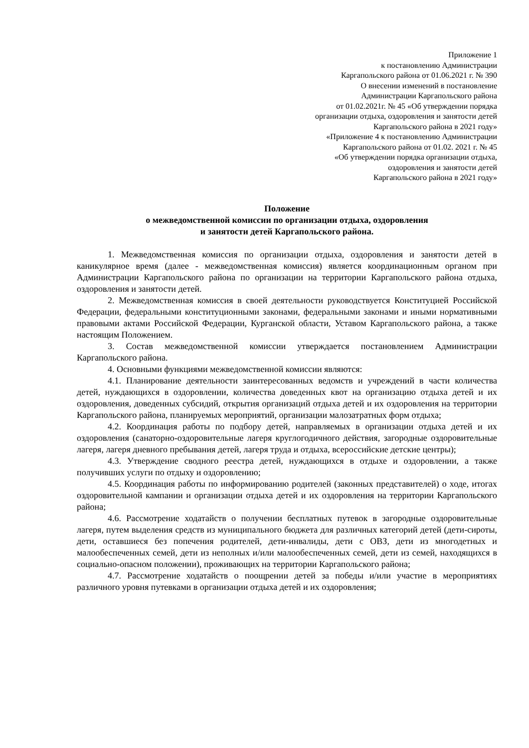Приложение 1
к постановлению Администрации
Каргапольского района от 01.06.2021 г. № 390
О внесении изменений в постановление
Администрации Каргапольского района
от 01.02.2021г. № 45 «Об утверждении порядка
организации отдыха, оздоровления и занятости детей
Каргапольского района в 2021 году»
«Приложение 4 к постановлению Администрации
Каргапольского района от 01.02. 2021 г. № 45
«Об утверждении порядка организации отдыха,
оздоровления и занятости детей
Каргапольского района в 2021 году»
Положение
о межведомственной комиссии по организации отдыха, оздоровления
и занятости детей Каргапольского района.
1. Межведомственная комиссия по организации отдыха, оздоровления и занятости детей в каникулярное время (далее - межведомственная комиссия) является координационным органом при Администрации Каргапольского района по организации на территории Каргапольского района отдыха, оздоровления и занятости детей.
2. Межведомственная комиссия в своей деятельности руководствуется Конституцией Российской Федерации, федеральными конституционными законами, федеральными законами и иными нормативными правовыми актами Российской Федерации, Курганской области, Уставом Каргапольского района, а также настоящим Положением.
3. Состав межведомственной комиссии утверждается постановлением Администрации Каргапольского района.
4. Основными функциями межведомственной комиссии являются:
4.1. Планирование деятельности заинтересованных ведомств и учреждений в части количества детей, нуждающихся в оздоровлении, количества доведенных квот на организацию отдыха детей и их оздоровления, доведенных субсидий, открытия организаций отдыха детей и их оздоровления на территории Каргапольского района, планируемых мероприятий, организации малозатратных форм отдыха;
4.2. Координация работы по подбору детей, направляемых в организации отдыха детей и их оздоровления (санаторно-оздоровительные лагеря круглогодичного действия, загородные оздоровительные лагеря, лагеря дневного пребывания детей, лагеря труда и отдыха, всероссийские детские центры);
4.3. Утверждение сводного реестра детей, нуждающихся в отдыхе и оздоровлении, а также получивших услуги по отдыху и оздоровлению;
4.5. Координация работы по информированию родителей (законных представителей) о ходе, итогах оздоровительной кампании и организации отдыха детей и их оздоровления на территории Каргапольского района;
4.6. Рассмотрение ходатайств о получении бесплатных путевок в загородные оздоровительные лагеря, путем выделения средств из муниципального бюджета для различных категорий детей (дети-сироты, дети, оставшиеся без попечения родителей, дети-инвалиды, дети с ОВЗ, дети из многодетных и малообеспеченных семей, дети из неполных и/или малообеспеченных семей, дети из семей, находящихся в социально-опасном положении), проживающих на территории Каргапольского района;
4.7. Рассмотрение ходатайств о поощрении детей за победы и/или участие в мероприятиях различного уровня путевками в организации отдыха детей и их оздоровления;